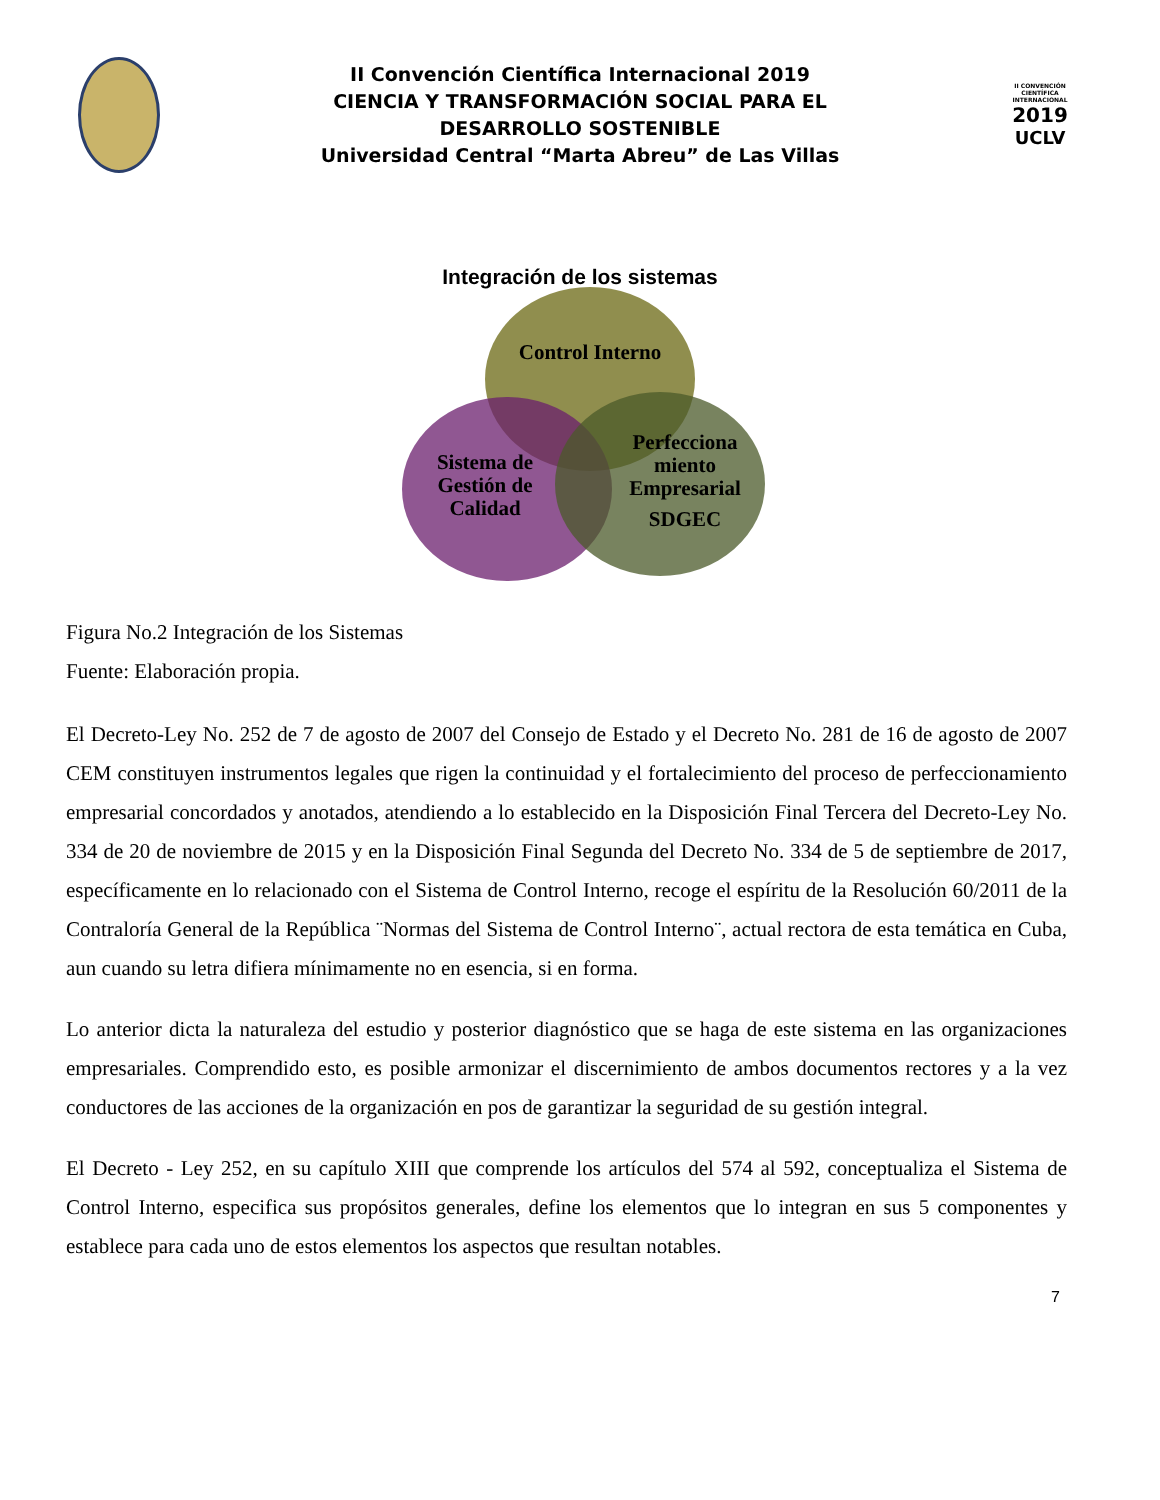II Convención Científica Internacional 2019
CIENCIA Y TRANSFORMACIÓN SOCIAL PARA EL
DESARROLLO SOSTENIBLE
Universidad Central “Marta Abreu” de Las Villas
II CONVENCIÓN CIENTÍFICA INTERNACIONAL
2019
UCLV
Integración de los sistemas
Control Interno
Sistema de
Gestión de
Calidad
Perfecciona
miento
Empresarial
SDGEC
Figura No.2 Integración de los Sistemas
Fuente: Elaboración propia.
El Decreto-Ley No. 252 de 7 de agosto de 2007 del Consejo de Estado y el Decreto No. 281 de 16 de agosto de 2007 CEM constituyen instrumentos legales que rigen la continuidad y el fortalecimiento del proceso de perfeccionamiento empresarial concordados y anotados, atendiendo a lo establecido en la Disposición Final Tercera del Decreto-Ley No. 334 de 20 de noviembre de 2015 y en la Disposición Final Segunda del Decreto No. 334 de 5 de septiembre de 2017, específicamente en lo relacionado con el Sistema de Control Interno, recoge el espíritu de la Resolución 60/2011 de la Contraloría General de la República ¨Normas del Sistema de Control Interno¨, actual rectora de esta temática en Cuba, aun cuando su letra difiera mínimamente no en esencia, si en forma.
Lo anterior dicta la naturaleza del estudio y posterior diagnóstico que se haga de este sistema en las organizaciones empresariales. Comprendido esto, es posible armonizar el discernimiento de ambos documentos rectores y a la vez conductores de las acciones de la organización en pos de garantizar la seguridad de su gestión integral.
El Decreto - Ley 252, en su capítulo XIII que comprende los artículos del 574 al 592, conceptualiza el Sistema de Control Interno, especifica sus propósitos generales, define los elementos que lo integran en sus 5 componentes y establece para cada uno de estos elementos los aspectos que resultan notables.
7